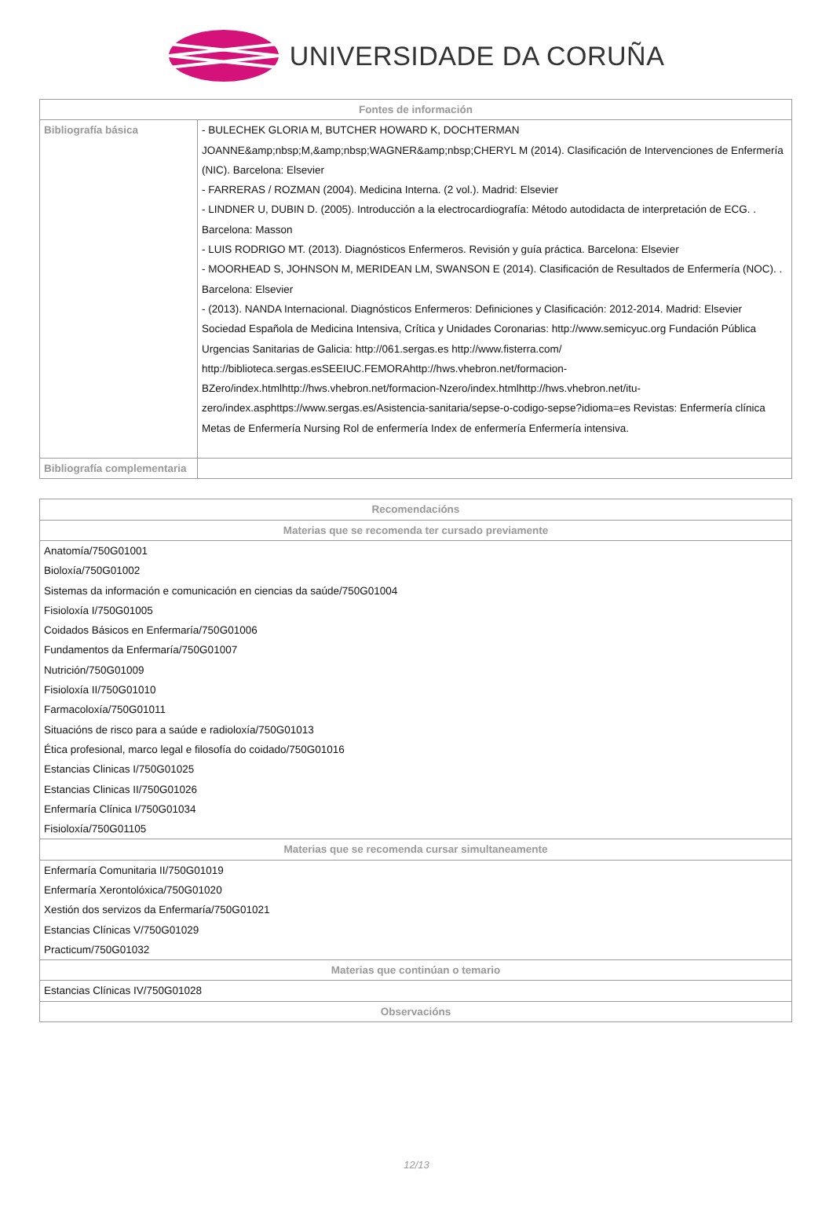UNIVERSIDADE DA CORUÑA
| Fontes de información | |
| --- | --- |
| Bibliografía básica | - BULECHEK GLORIA M, BUTCHER HOWARD K, DOCHTERMAN JOANNE&amp;nbsp;M,&amp;nbsp;WAGNER&amp;nbsp;CHERYL M (2014). Clasificación de Intervenciones de Enfermería (NIC). Barcelona: Elsevier - FARRERAS / ROZMAN (2004). Medicina Interna. (2 vol.). Madrid: Elsevier - LINDNER U, DUBIN D. (2005). Introducción a la electrocardiografía: Método autodidacta de interpretación de ECG. . Barcelona: Masson - LUIS RODRIGO MT. (2013). Diagnósticos Enfermeros. Revisión y guía práctica. Barcelona: Elsevier - MOORHEAD S, JOHNSON M, MERIDEAN LM, SWANSON E (2014). Clasificación de Resultados de Enfermería (NOC). . Barcelona: Elsevier - (2013). NANDA Internacional. Diagnósticos Enfermeros: Definiciones y Clasificación: 2012-2014. Madrid: Elsevier Sociedad Española de Medicina Intensiva, Crítica y Unidades Coronarias: http://www.semicyuc.org Fundación Pública Urgencias Sanitarias de Galicia: http://061.sergas.es http://www.fisterra.com/ http://biblioteca.sergas.esSEEIUC.FEMORAhttp://hws.vhebron.net/formacion-BZero/index.htmlhttp://hws.vhebron.net/formacion-Nzero/index.htmlhttp://hws.vhebron.net/itu-zero/index.asphttps://www.sergas.es/Asistencia-sanitaria/sepse-o-codigo-sepse?idioma=es Revistas: Enfermería clínica Metas de Enfermería Nursing Rol de enfermería Index de enfermería Enfermería intensiva. |
| Bibliografía complementaria | |
| Recomendacións |
| --- |
| Materias que se recomenda ter cursado previamente |
| Anatomía/750G01001 Bioloxía/750G01002 Sistemas da información e comunicación en ciencias da saúde/750G01004 Fisioloxía I/750G01005 Coidados Básicos en Enfermaría/750G01006 Fundamentos da Enfermaría/750G01007 Nutrición/750G01009 Fisioloxía II/750G01010 Farmacoloxía/750G01011 Situacións de risco para a saúde e radioloxía/750G01013 Ética profesional, marco legal e filosofía do coidado/750G01016 Estancias Clinicas I/750G01025 Estancias Clinicas II/750G01026 Enfermaría Clínica I/750G01034 Fisioloxía/750G01105 |
| Materias que se recomenda cursar simultaneamente |
| Enfermaría Comunitaria II/750G01019 Enfermaría Xerontolóxica/750G01020 Xestión dos servizos da Enfermaría/750G01021 Estancias Clínicas V/750G01029 Practicum/750G01032 |
| Materias que continúan o temario |
| Estancias Clínicas IV/750G01028 |
| Observacións |
12/13